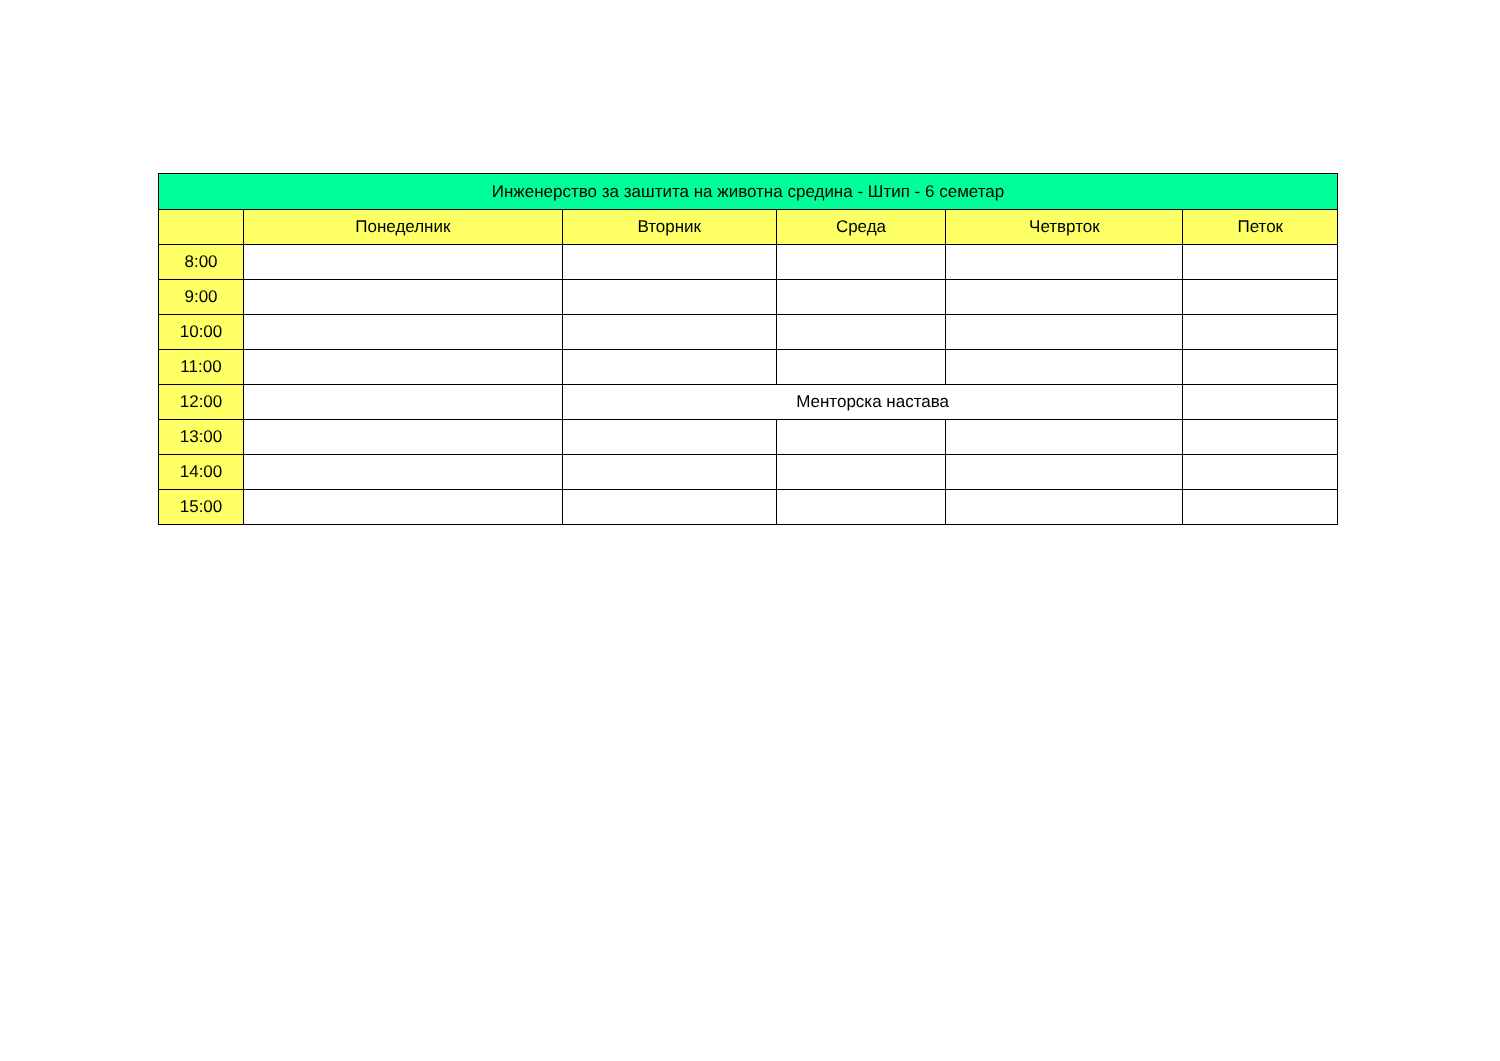| Инженерство за заштита на животна средина - Штип - 6 семетар | | | | | |
| --- | --- | --- | --- | --- | --- |
| | Понеделник | Вторник | Среда | Четврток | Петок |
| 8:00 | | | | | |
| 9:00 | | | | | |
| 10:00 | | | | | |
| 11:00 | | | | | |
| 12:00 | | Менторска настава | | | |
| 13:00 | | | | | |
| 14:00 | | | | | |
| 15:00 | | | | | |